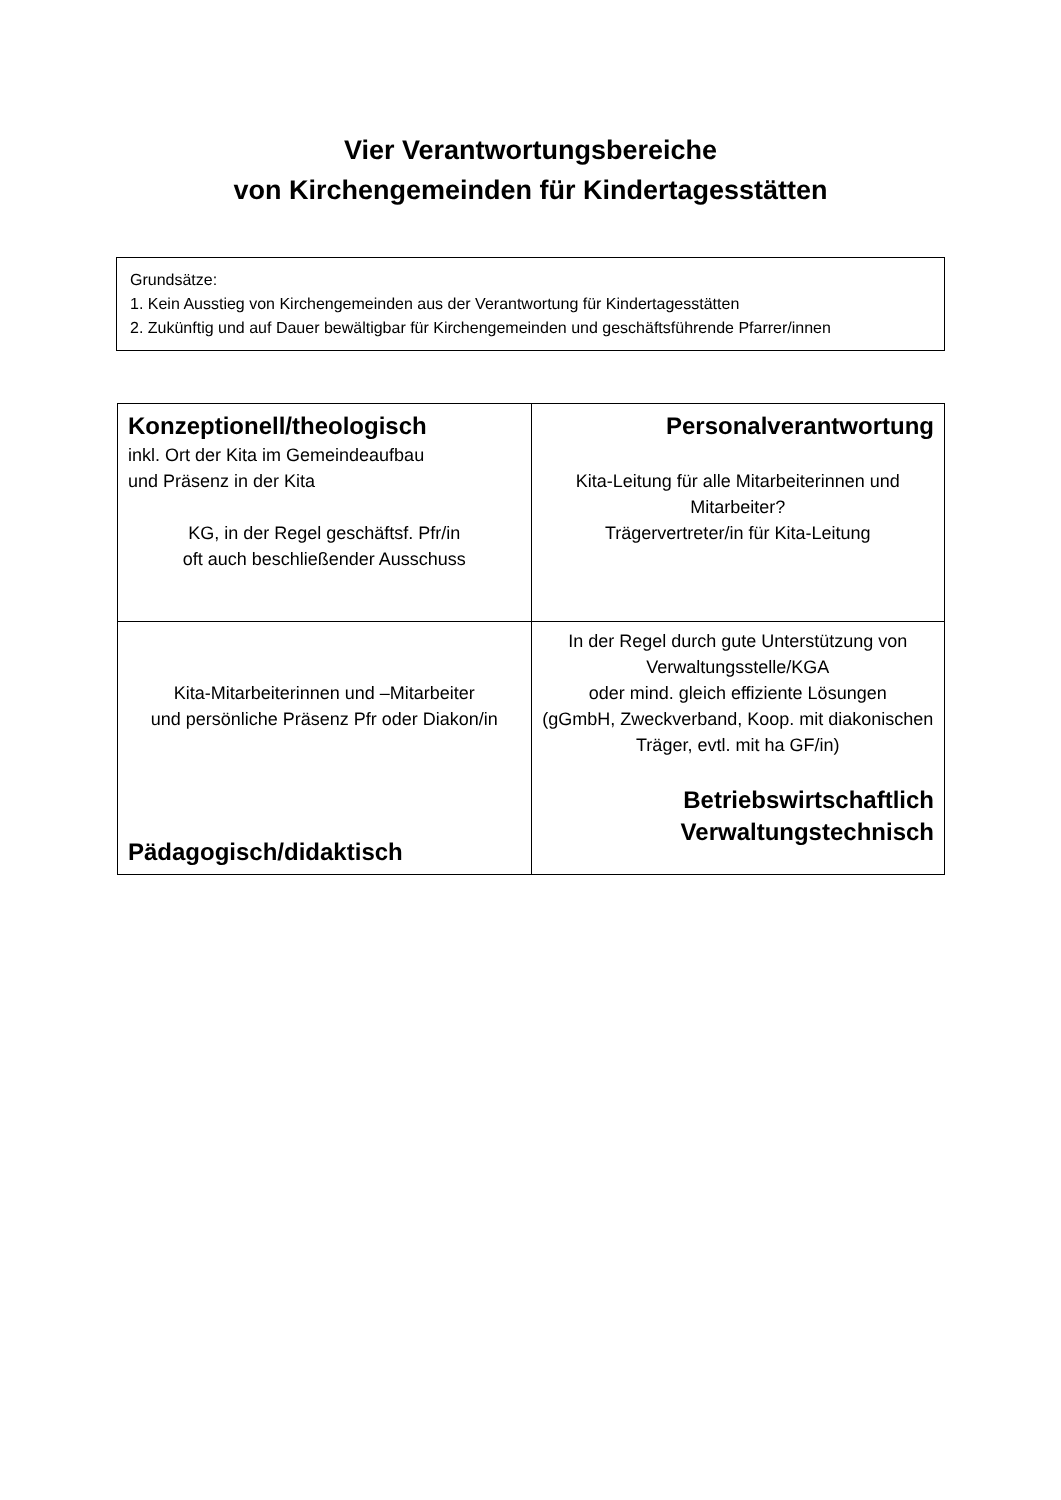Vier Verantwortungsbereiche
von Kirchengemeinden für Kindertagesstätten
Grundsätze:
1. Kein Ausstieg von Kirchengemeinden aus der Verantwortung für Kindertagesstätten
2. Zukünftig und auf Dauer bewältigbar für Kirchengemeinden und geschäftsführende Pfarrer/innen
| Konzeptionell/theologisch inkl. Ort der Kita im Gemeindeaufbau und Präsenz in der Kita KG, in der Regel geschäftsf. Pfr/in oft auch beschließender Ausschuss | Personalverantwortung Kita-Leitung für alle Mitarbeiterinnen und Mitarbeiter? Trägervertreter/in für Kita-Leitung |
| Kita-Mitarbeiterinnen und –Mitarbeiter und persönliche Präsenz Pfr oder Diakon/in Pädagogisch/didaktisch | In der Regel durch gute Unterstützung von Verwaltungsstelle/KGA oder mind. gleich effiziente Lösungen (gGmbH, Zweckverband, Koop. mit diakonischen Träger, evtl. mit ha GF/in) Betriebswirtschaftlich Verwaltungstechnisch |